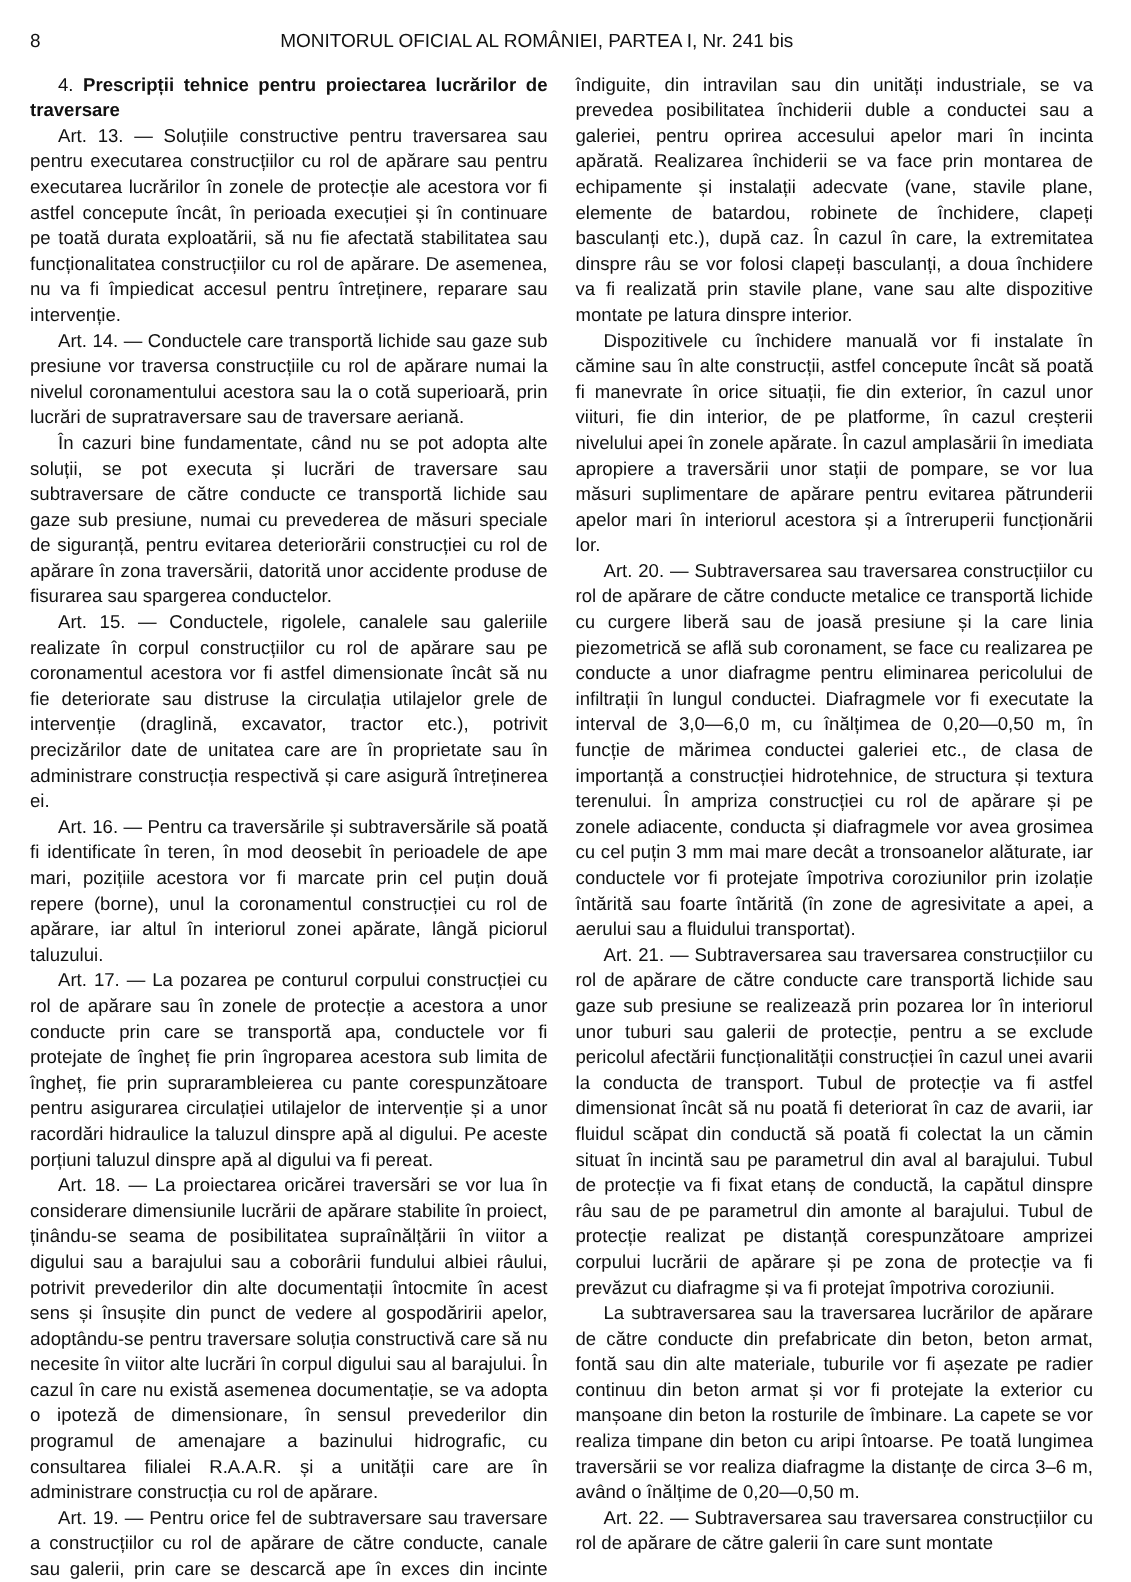8 MONITORUL OFICIAL AL ROMÂNIEI, PARTEA I, Nr. 241 bis
4. Prescripții tehnice pentru proiectarea lucrărilor de traversare
Art. 13. — Soluțiile constructive pentru traversarea sau pentru executarea construcțiilor cu rol de apărare sau pentru executarea lucrărilor în zonele de protecție ale acestora vor fi astfel concepute încât, în perioada execuției și în continuare pe toată durata exploatării, să nu fie afectată stabilitatea sau funcționalitatea construcțiilor cu rol de apărare. De asemenea, nu va fi împiedicat accesul pentru întreținere, reparare sau intervenție.
Art. 14. — Conductele care transportă lichide sau gaze sub presiune vor traversa construcțiile cu rol de apărare numai la nivelul coronamentului acestora sau la o cotă superioară, prin lucrări de supratraversare sau de traversare aeriană.
În cazuri bine fundamentate, când nu se pot adopta alte soluții, se pot executa și lucrări de traversare sau subtraversare de către conducte ce transportă lichide sau gaze sub presiune, numai cu prevederea de măsuri speciale de siguranță, pentru evitarea deteriorării construcției cu rol de apărare în zona traversării, datorită unor accidente produse de fisurarea sau spargerea conductelor.
Art. 15. — Conductele, rigolele, canalele sau galeriile realizate în corpul construcțiilor cu rol de apărare sau pe coronamentul acestora vor fi astfel dimensionate încât să nu fie deteriorate sau distruse la circulația utilajelor grele de intervenție (draglină, excavator, tractor etc.), potrivit precizărilor date de unitatea care are în proprietate sau în administrare construcția respectivă și care asigură întreținerea ei.
Art. 16. — Pentru ca traversările și subtraversările să poată fi identificate în teren, în mod deosebit în perioadele de ape mari, pozițiile acestora vor fi marcate prin cel puțin două repere (borne), unul la coronamentul construcției cu rol de apărare, iar altul în interiorul zonei apărate, lângă piciorul taluzului.
Art. 17. — La pozarea pe conturul corpului construcției cu rol de apărare sau în zonele de protecție a acestora a unor conducte prin care se transportă apa, conductele vor fi protejate de îngheț fie prin îngroparea acestora sub limita de îngheț, fie prin suprarambleierea cu pante corespunzătoare pentru asigurarea circulației utilajelor de intervenție și a unor racordări hidraulice la taluzul dinspre apă al digului. Pe aceste porțiuni taluzul dinspre apă al digului va fi pereat.
Art. 18. — La proiectarea oricărei traversări se vor lua în considerare dimensiunile lucrării de apărare stabilite în proiect, ținându-se seama de posibilitatea supraînălțării în viitor a digului sau a barajului sau a coborârii fundului albiei râului, potrivit prevederilor din alte documentații întocmite în acest sens și însușite din punct de vedere al gospodăririi apelor, adoptându-se pentru traversare soluția constructivă care să nu necesite în viitor alte lucrări în corpul digului sau al barajului. În cazul în care nu există asemenea documentație, se va adopta o ipoteză de dimensionare, în sensul prevederilor din programul de amenajare a bazinului hidrografic, cu consultarea filialei R.A.A.R. și a unității care are în administrare construcția cu rol de apărare.
Art. 19. — Pentru orice fel de subtraversare sau traversare a construcțiilor cu rol de apărare de către conducte, canale sau galerii, prin care se descarcă ape în exces din incinte îndiguite, din intravilan sau din unități industriale, se va prevedea posibilitatea închiderii duble a conductei sau a galeriei, pentru oprirea accesului apelor mari în incinta apărată. Realizarea închiderii se va face prin montarea de echipamente și instalații adecvate (vane, stavile plane, elemente de batardou, robinete de închidere, clapeți basculanți etc.), după caz. În cazul în care, la extremitatea dinspre râu se vor folosi clapeți basculanți, a doua închidere va fi realizată prin stavile plane, vane sau alte dispozitive montate pe latura dinspre interior.
Dispozitivele cu închidere manuală vor fi instalate în cămine sau în alte construcții, astfel concepute încât să poată fi manevrate în orice situații, fie din exterior, în cazul unor viituri, fie din interior, de pe platforme, în cazul creșterii nivelului apei în zonele apărate. În cazul amplasării în imediata apropiere a traversării unor stații de pompare, se vor lua măsuri suplimentare de apărare pentru evitarea pătrunderii apelor mari în interiorul acestora și a întreruperii funcționării lor.
Art. 20. — Subtraversarea sau traversarea construcțiilor cu rol de apărare de către conducte metalice ce transportă lichide cu curgere liberă sau de joasă presiune și la care linia piezometrică se află sub coronament, se face cu realizarea pe conducte a unor diafragme pentru eliminarea pericolului de infiltrații în lungul conductei. Diafragmele vor fi executate la interval de 3,0—6,0 m, cu înălțimea de 0,20—0,50 m, în funcție de mărimea conductei galeriei etc., de clasa de importanță a construcției hidrotehnice, de structura și textura terenului. În ampriza construcției cu rol de apărare și pe zonele adiacente, conducta și diafragmele vor avea grosimea cu cel puțin 3 mm mai mare decât a tronsoanelor alăturate, iar conductele vor fi protejate împotriva coroziunilor prin izolație întărită sau foarte întărită (în zone de agresivitate a apei, a aerului sau a fluidului transportat).
Art. 21. — Subtraversarea sau traversarea construcțiilor cu rol de apărare de către conducte care transportă lichide sau gaze sub presiune se realizează prin pozarea lor în interiorul unor tuburi sau galerii de protecție, pentru a se exclude pericolul afectării funcționalității construcției în cazul unei avarii la conducta de transport. Tubul de protecție va fi astfel dimensionat încât să nu poată fi deteriorat în caz de avarii, iar fluidul scăpat din conductă să poată fi colectat la un cămin situat în incintă sau pe parametrul din aval al barajului. Tubul de protecție va fi fixat etanș de conductă, la capătul dinspre râu sau de pe parametrul din amonte al barajului. Tubul de protecție realizat pe distanță corespunzătoare amprizei corpului lucrării de apărare și pe zona de protecție va fi prevăzut cu diafragme și va fi protejat împotriva coroziunii.
La subtraversarea sau la traversarea lucrărilor de apărare de către conducte din prefabricate din beton, beton armat, fontă sau din alte materiale, tuburile vor fi așezate pe radier continuu din beton armat și vor fi protejate la exterior cu manșoane din beton la rosturile de îmbinare. La capete se vor realiza timpane din beton cu aripi întoarse. Pe toată lungimea traversării se vor realiza diafragme la distanțe de circa 3–6 m, având o înălțime de 0,20—0,50 m.
Art. 22. — Subtraversarea sau traversarea construcțiilor cu rol de apărare de către galerii în care sunt montate